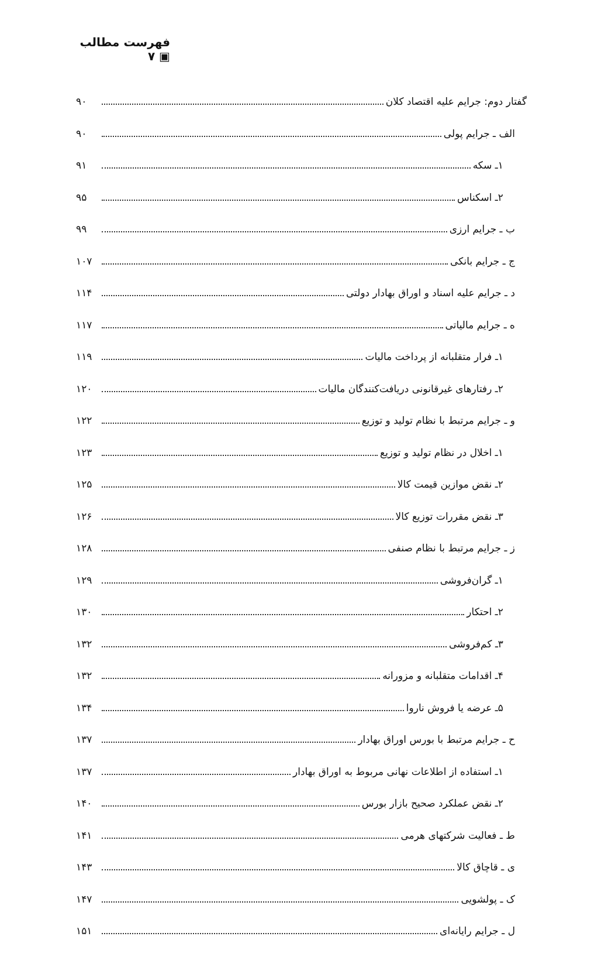فهرست مطالب ▣ ۷
گفتار دوم: جرایم علیه اقتصاد کلان ۹۰
الف ـ جرایم پولی ۹۰
۱ـ سکه ۹۱
۲ـ اسکناس ۹۵
ب ـ جرایم ارزی ۹۹
ج ـ جرایم بانکی ۱۰۷
د ـ جرایم علیه اسناد و اوراق بهادار دولتی ۱۱۴
ه ـ جرایم مالیاتی ۱۱۷
۱ـ فرار متقلبانه از پرداخت مالیات ۱۱۹
۲ـ رفتارهای غیرقانونی دریافت‌کنندگان مالیات ۱۲۰
و ـ جرایم مرتبط با نظام تولید و توزیع ۱۲۲
۱ـ اخلال در نظام تولید و توزیع ۱۲۳
۲ـ نقض موازین قیمت کالا ۱۲۵
۳ـ نقض مقررات توزیع کالا ۱۲۶
ز ـ جرایم مرتبط با نظام صنفی ۱۲۸
۱ـ گران‌فروشی ۱۲۹
۲ـ احتکار ۱۳۰
۳ـ کم‌فروشی ۱۳۲
۴ـ اقدامات متقلبانه و مزورانه ۱۳۲
۵ـ عرضه یا فروش ناروا ۱۳۴
ح ـ جرایم مرتبط با بورس اوراق بهادار ۱۳۷
۱ـ استفاده از اطلاعات نهانی مربوط به اوراق بهادار ۱۳۷
۲ـ نقض عملکرد صحیح بازار بورس ۱۴۰
ط ـ فعالیت شرکتهای هرمی ۱۴۱
ی ـ قاچاق کالا ۱۴۳
ک ـ پولشویی ۱۴۷
ل ـ جرایم رایانه‌ای ۱۵۱